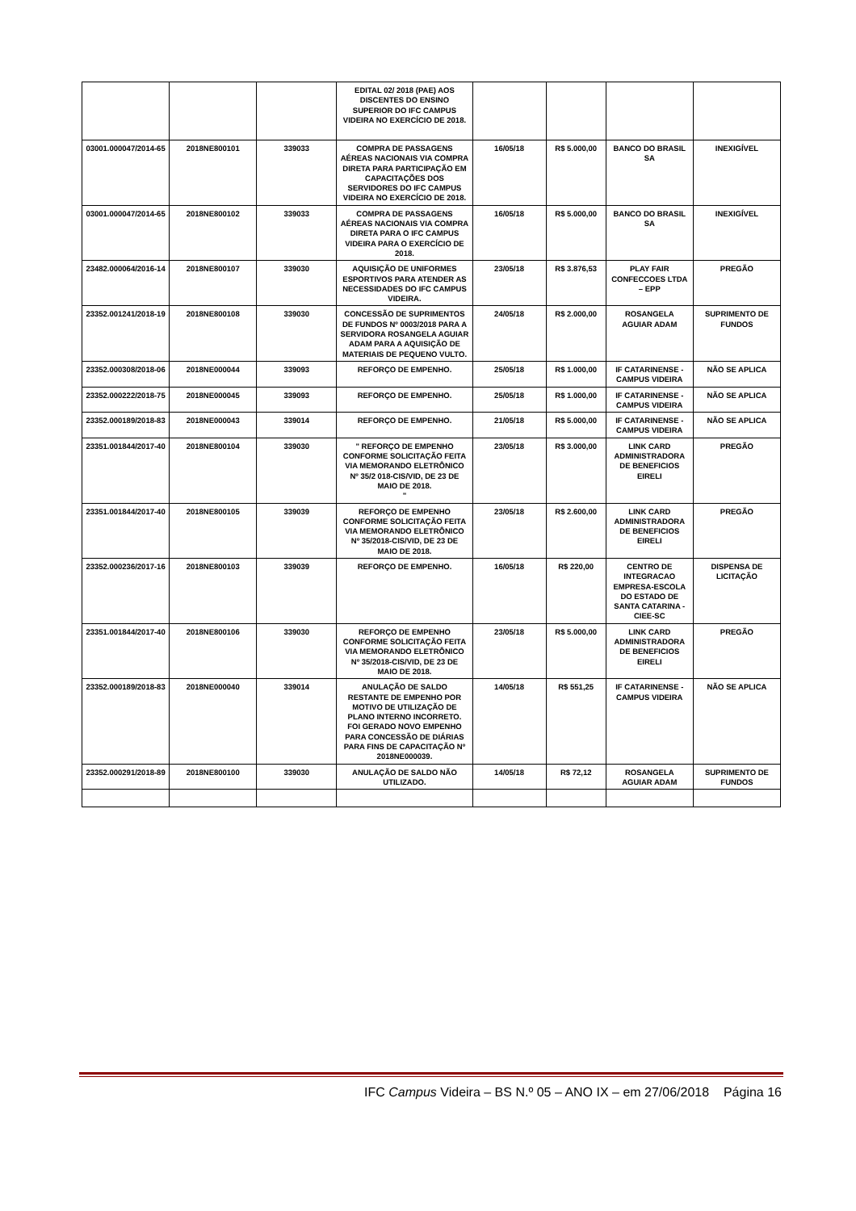| | | | EDITAL 02/ 2018 (PAE) AOS DISCENTES DO ENSINO SUPERIOR DO IFC CAMPUS VIDEIRA NO EXERCÍCIO DE 2018. | | | | |
| 03001.000047/2014-65 | 2018NE800101 | 339033 | COMPRA DE PASSAGENS AÉREAS NACIONAIS VIA COMPRA DIRETA PARA PARTICIPAÇÃO EM CAPACITAÇÕES DOS SERVIDORES DO IFC CAMPUS VIDEIRA NO EXERCÍCIO DE 2018. | 16/05/18 | R$ 5.000,00 | BANCO DO BRASIL SA | INEXIGÍVEL |
| 03001.000047/2014-65 | 2018NE800102 | 339033 | COMPRA DE PASSAGENS AÉREAS NACIONAIS VIA COMPRA DIRETA PARA O IFC CAMPUS VIDEIRA PARA O EXERCÍCIO DE 2018. | 16/05/18 | R$ 5.000,00 | BANCO DO BRASIL SA | INEXIGÍVEL |
| 23482.000064/2016-14 | 2018NE800107 | 339030 | AQUISIÇÃO DE UNIFORMES ESPORTIVOS PARA ATENDER AS NECESSIDADES DO IFC CAMPUS VIDEIRA. | 23/05/18 | R$ 3.876,53 | PLAY FAIR CONFECCOES LTDA – EPP | PREGÃO |
| 23352.001241/2018-19 | 2018NE800108 | 339030 | CONCESSÃO DE SUPRIMENTOS DE FUNDOS Nº 0003/2018 PARA A SERVIDORA ROSANGELA AGUIAR ADAM PARA A AQUISIÇÃO DE MATERIAIS DE PEQUENO VULTO. | 24/05/18 | R$ 2.000,00 | ROSANGELA AGUIAR ADAM | SUPRIMENTO DE FUNDOS |
| 23352.000308/2018-06 | 2018NE000044 | 339093 | REFORÇO DE EMPENHO. | 25/05/18 | R$ 1.000,00 | IF CATARINENSE - CAMPUS VIDEIRA | NÃO SE APLICA |
| 23352.000222/2018-75 | 2018NE000045 | 339093 | REFORÇO DE EMPENHO. | 25/05/18 | R$ 1.000,00 | IF CATARINENSE - CAMPUS VIDEIRA | NÃO SE APLICA |
| 23352.000189/2018-83 | 2018NE000043 | 339014 | REFORÇO DE EMPENHO. | 21/05/18 | R$ 5.000,00 | IF CATARINENSE - CAMPUS VIDEIRA | NÃO SE APLICA |
| 23351.001844/2017-40 | 2018NE800104 | 339030 | " REFORÇO DE EMPENHO CONFORME SOLICITAÇÃO FEITA VIA MEMORANDO ELETRÔNICO Nº 35/2 018-CIS/VID, DE 23 DE MAIO DE 2018. " | 23/05/18 | R$ 3.000,00 | LINK CARD ADMINISTRADORA DE BENEFICIOS EIRELI | PREGÃO |
| 23351.001844/2017-40 | 2018NE800105 | 339039 | REFORÇO DE EMPENHO CONFORME SOLICITAÇÃO FEITA VIA MEMORANDO ELETRÔNICO Nº 35/2018-CIS/VID, DE 23 DE MAIO DE 2018. | 23/05/18 | R$ 2.600,00 | LINK CARD ADMINISTRADORA DE BENEFICIOS EIRELI | PREGÃO |
| 23352.000236/2017-16 | 2018NE800103 | 339039 | REFORÇO DE EMPENHO. | 16/05/18 | R$ 220,00 | CENTRO DE INTEGRACAO EMPRESA-ESCOLA DO ESTADO DE SANTA CATARINA - CIEE-SC | DISPENSA DE LICITAÇÃO |
| 23351.001844/2017-40 | 2018NE800106 | 339030 | REFORÇO DE EMPENHO CONFORME SOLICITAÇÃO FEITA VIA MEMORANDO ELETRÔNICO Nº 35/2018-CIS/VID, DE 23 DE MAIO DE 2018. | 23/05/18 | R$ 5.000,00 | LINK CARD ADMINISTRADORA DE BENEFICIOS EIRELI | PREGÃO |
| 23352.000189/2018-83 | 2018NE000040 | 339014 | ANULAÇÃO DE SALDO RESTANTE DE EMPENHO POR MOTIVO DE UTILIZAÇÃO DE PLANO INTERNO INCORRETO. FOI GERADO NOVO EMPENHO PARA CONCESSÃO DE DIÁRIAS PARA FINS DE CAPACITAÇÃO Nº 2018NE000039. | 14/05/18 | R$ 551,25 | IF CATARINENSE - CAMPUS VIDEIRA | NÃO SE APLICA |
| 23352.000291/2018-89 | 2018NE800100 | 339030 | ANULAÇÃO DE SALDO NÃO UTILIZADO. | 14/05/18 | R$ 72,12 | ROSANGELA AGUIAR ADAM | SUPRIMENTO DE FUNDOS |
IFC Campus Videira – BS N.º 05 – ANO IX – em 27/06/2018 Página 16